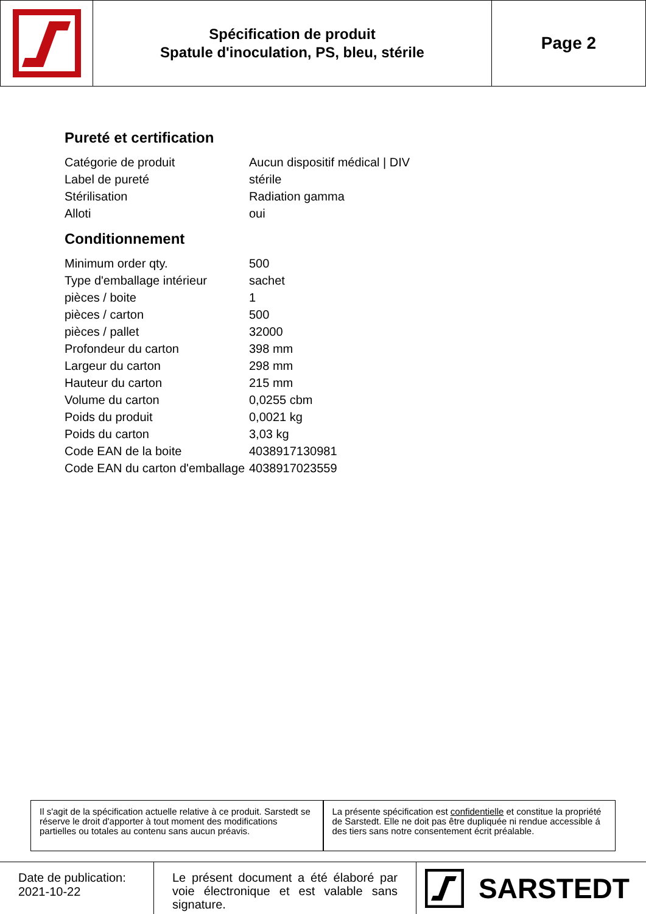Spécification de produit
Spatule d'inoculation, PS, bleu, stérile
Page 2
Pureté et certification
| Catégorie de produit | Aucun dispositif médical / DIV |
| Label de pureté | stérile |
| Stérilisation | Radiation gamma |
| Alloti | oui |
Conditionnement
| Minimum order qty. | 500 |
| Type d'emballage intérieur | sachet |
| pièces / boite | 1 |
| pièces / carton | 500 |
| pièces / pallet | 32000 |
| Profondeur du carton | 398 mm |
| Largeur du carton | 298 mm |
| Hauteur du carton | 215 mm |
| Volume du carton | 0,0255 cbm |
| Poids du produit | 0,0021 kg |
| Poids du carton | 3,03 kg |
| Code EAN de la boite | 4038917130981 |
| Code EAN du carton d'emballage | 4038917023559 |
Il s'agit de la spécification actuelle relative à ce produit. Sarstedt se réserve le droit d'apporter à tout moment des modifications partielles ou totales au contenu sans aucun préavis.
La présente spécification est confidentielle et constitue la propriété de Sarstedt. Elle ne doit pas être dupliquée ni rendue accessible á des tiers sans notre consentement écrit préalable.
Date de publication:
2021-10-22
Le présent document a été élaboré par voie électronique et est valable sans signature.
SARSTEDT